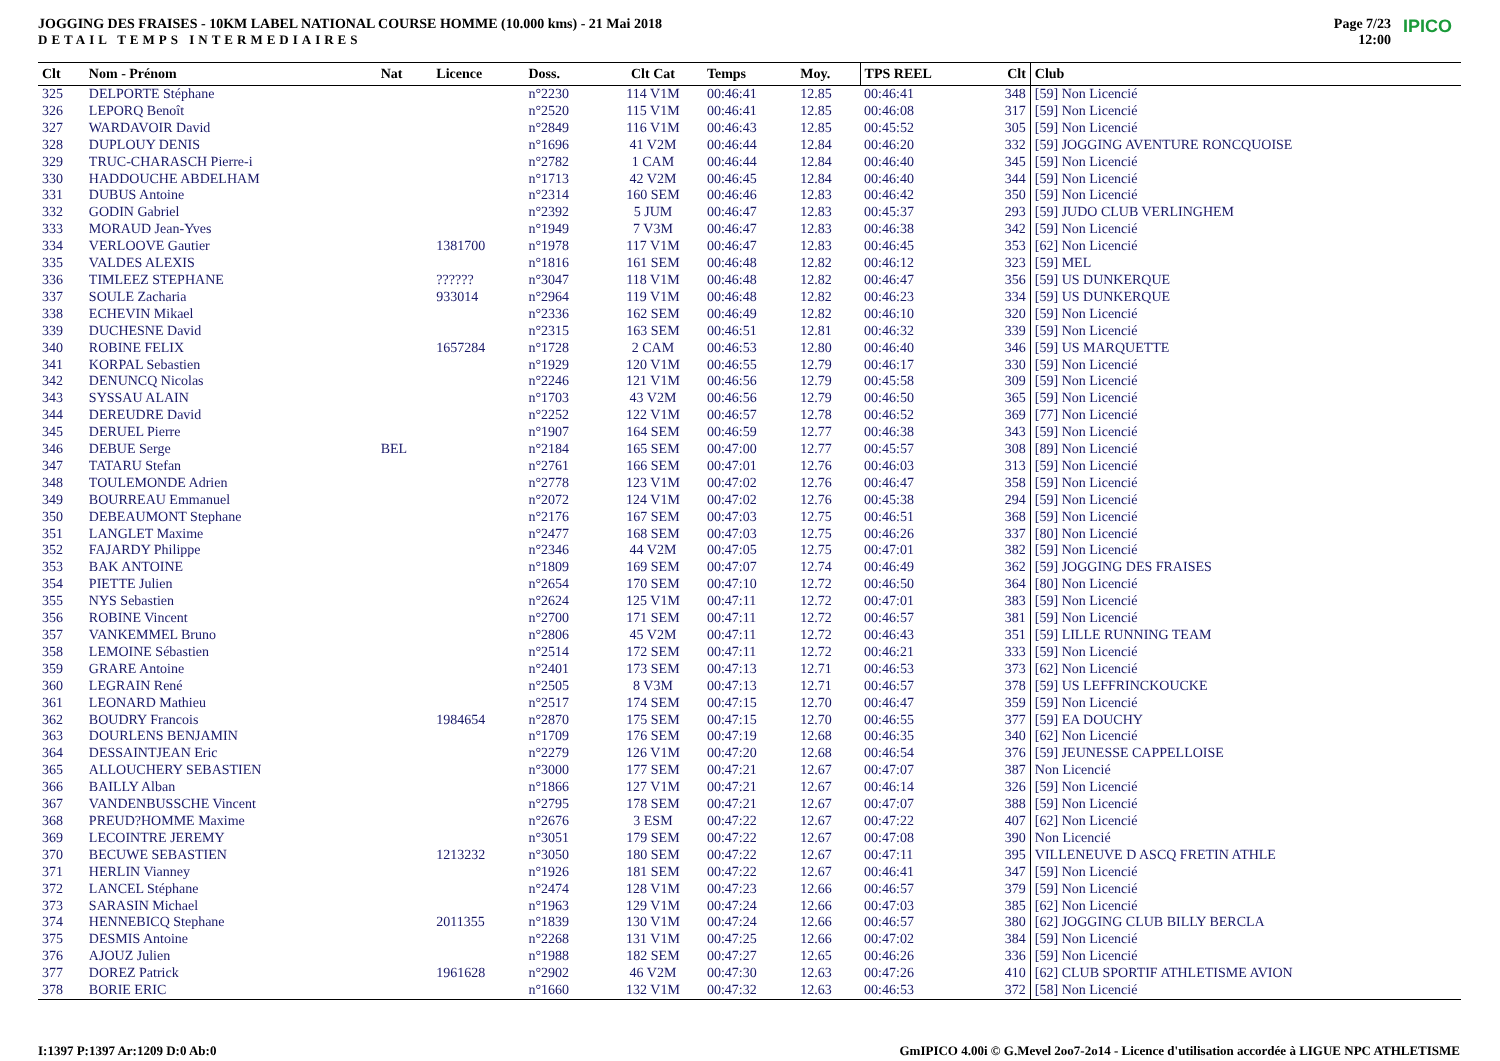JOGGING DES FRAISES - 10KM LABEL NATIONAL COURSE HOMME (10.000 kms) - 21 Mai 2018
DETAIL TEMPS INTERMEDIAIRES
Page 7/23
12:00
IPICO
| Clt | Nom - Prénom | Nat | Licence | Doss. | Clt Cat | Temps | Moy. | TPS REEL | Clt | Club |
| --- | --- | --- | --- | --- | --- | --- | --- | --- | --- | --- |
| 325 | DELPORTE Stéphane | | | n°2230 | 114 V1M | 00:46:41 | 12.85 | 00:46:41 | 348 | [59] Non Licencié |
| 326 | LEPORQ Benoît | | | n°2520 | 115 V1M | 00:46:41 | 12.85 | 00:46:08 | 317 | [59] Non Licencié |
| 327 | WARDAVOIR David | | | n°2849 | 116 V1M | 00:46:43 | 12.85 | 00:45:52 | 305 | [59] Non Licencié |
| 328 | DUPLOUY DENIS | | | n°1696 | 41 V2M | 00:46:44 | 12.84 | 00:46:20 | 332 | [59] JOGGING AVENTURE RONCQUOISE |
| 329 | TRUC-CHARASCH Pierre-i | | | n°2782 | 1 CAM | 00:46:44 | 12.84 | 00:46:40 | 345 | [59] Non Licencié |
| 330 | HADDOUCHE ABDELHAM | | | n°1713 | 42 V2M | 00:46:45 | 12.84 | 00:46:40 | 344 | [59] Non Licencié |
| 331 | DUBUS Antoine | | | n°2314 | 160 SEM | 00:46:46 | 12.83 | 00:46:42 | 350 | [59] Non Licencié |
| 332 | GODIN Gabriel | | | n°2392 | 5 JUM | 00:46:47 | 12.83 | 00:45:37 | 293 | [59] JUDO CLUB VERLINGHEM |
| 333 | MORAUD Jean-Yves | | | n°1949 | 7 V3M | 00:46:47 | 12.83 | 00:46:38 | 342 | [59] Non Licencié |
| 334 | VERLOOVE Gautier | | 1381700 | n°1978 | 117 V1M | 00:46:47 | 12.83 | 00:46:45 | 353 | [62] Non Licencié |
| 335 | VALDES ALEXIS | | | n°1816 | 161 SEM | 00:46:48 | 12.82 | 00:46:12 | 323 | [59] MEL |
| 336 | TIMLEEZ STEPHANE | | ?????? | n°3047 | 118 V1M | 00:46:48 | 12.82 | 00:46:47 | 356 | [59] US DUNKERQUE |
| 337 | SOULE Zacharia | | 933014 | n°2964 | 119 V1M | 00:46:48 | 12.82 | 00:46:23 | 334 | [59] US DUNKERQUE |
| 338 | ECHEVIN Mikael | | | n°2336 | 162 SEM | 00:46:49 | 12.82 | 00:46:10 | 320 | [59] Non Licencié |
| 339 | DUCHESNE David | | | n°2315 | 163 SEM | 00:46:51 | 12.81 | 00:46:32 | 339 | [59] Non Licencié |
| 340 | ROBINE FELIX | | 1657284 | n°1728 | 2 CAM | 00:46:53 | 12.80 | 00:46:40 | 346 | [59] US MARQUETTE |
| 341 | KORPAL Sebastien | | | n°1929 | 120 V1M | 00:46:55 | 12.79 | 00:46:17 | 330 | [59] Non Licencié |
| 342 | DENUNCQ Nicolas | | | n°2246 | 121 V1M | 00:46:56 | 12.79 | 00:45:58 | 309 | [59] Non Licencié |
| 343 | SYSSAU ALAIN | | | n°1703 | 43 V2M | 00:46:56 | 12.79 | 00:46:50 | 365 | [59] Non Licencié |
| 344 | DEREUDRE David | | | n°2252 | 122 V1M | 00:46:57 | 12.78 | 00:46:52 | 369 | [77] Non Licencié |
| 345 | DERUEL Pierre | | | n°1907 | 164 SEM | 00:46:59 | 12.77 | 00:46:38 | 343 | [59] Non Licencié |
| 346 | DEBUE Serge | BEL | | n°2184 | 165 SEM | 00:47:00 | 12.77 | 00:45:57 | 308 | [89] Non Licencié |
| 347 | TATARU Stefan | | | n°2761 | 166 SEM | 00:47:01 | 12.76 | 00:46:03 | 313 | [59] Non Licencié |
| 348 | TOULEMONDE Adrien | | | n°2778 | 123 V1M | 00:47:02 | 12.76 | 00:46:47 | 358 | [59] Non Licencié |
| 349 | BOURREAU Emmanuel | | | n°2072 | 124 V1M | 00:47:02 | 12.76 | 00:45:38 | 294 | [59] Non Licencié |
| 350 | DEBEAUMONT Stephane | | | n°2176 | 167 SEM | 00:47:03 | 12.75 | 00:46:51 | 368 | [59] Non Licencié |
| 351 | LANGLET Maxime | | | n°2477 | 168 SEM | 00:47:03 | 12.75 | 00:46:26 | 337 | [80] Non Licencié |
| 352 | FAJARDY Philippe | | | n°2346 | 44 V2M | 00:47:05 | 12.75 | 00:47:01 | 382 | [59] Non Licencié |
| 353 | BAK ANTOINE | | | n°1809 | 169 SEM | 00:47:07 | 12.74 | 00:46:49 | 362 | [59] JOGGING DES FRAISES |
| 354 | PIETTE Julien | | | n°2654 | 170 SEM | 00:47:10 | 12.72 | 00:46:50 | 364 | [80] Non Licencié |
| 355 | NYS Sebastien | | | n°2624 | 125 V1M | 00:47:11 | 12.72 | 00:47:01 | 383 | [59] Non Licencié |
| 356 | ROBINE Vincent | | | n°2700 | 171 SEM | 00:47:11 | 12.72 | 00:46:57 | 381 | [59] Non Licencié |
| 357 | VANKEMMEL Bruno | | | n°2806 | 45 V2M | 00:47:11 | 12.72 | 00:46:43 | 351 | [59] LILLE RUNNING TEAM |
| 358 | LEMOINE Sébastien | | | n°2514 | 172 SEM | 00:47:11 | 12.72 | 00:46:21 | 333 | [59] Non Licencié |
| 359 | GRARE Antoine | | | n°2401 | 173 SEM | 00:47:13 | 12.71 | 00:46:53 | 373 | [62] Non Licencié |
| 360 | LEGRAIN René | | | n°2505 | 8 V3M | 00:47:13 | 12.71 | 00:46:57 | 378 | [59] US LEFFRINCKOUCKE |
| 361 | LEONARD Mathieu | | | n°2517 | 174 SEM | 00:47:15 | 12.70 | 00:46:47 | 359 | [59] Non Licencié |
| 362 | BOUDRY Francois | | 1984654 | n°2870 | 175 SEM | 00:47:15 | 12.70 | 00:46:55 | 377 | [59] EA DOUCHY |
| 363 | DOURLENS BENJAMIN | | | n°1709 | 176 SEM | 00:47:19 | 12.68 | 00:46:35 | 340 | [62] Non Licencié |
| 364 | DESSAINTJEAN Eric | | | n°2279 | 126 V1M | 00:47:20 | 12.68 | 00:46:54 | 376 | [59] JEUNESSE CAPPELLOISE |
| 365 | ALLOUCHERY SEBASTIEN | | | n°3000 | 177 SEM | 00:47:21 | 12.67 | 00:47:07 | 387 | Non Licencié |
| 366 | BAILLY Alban | | | n°1866 | 127 V1M | 00:47:21 | 12.67 | 00:46:14 | 326 | [59] Non Licencié |
| 367 | VANDENBUSSCHE Vincent | | | n°2795 | 178 SEM | 00:47:21 | 12.67 | 00:47:07 | 388 | [59] Non Licencié |
| 368 | PREUD?HOMME Maxime | | | n°2676 | 3 ESM | 00:47:22 | 12.67 | 00:47:22 | 407 | [62] Non Licencié |
| 369 | LECOINTRE JEREMY | | | n°3051 | 179 SEM | 00:47:22 | 12.67 | 00:47:08 | 390 | Non Licencié |
| 370 | BECUWE SEBASTIEN | | 1213232 | n°3050 | 180 SEM | 00:47:22 | 12.67 | 00:47:11 | 395 | VILLENEUVE D ASCQ FRETIN ATHLE |
| 371 | HERLIN Vianney | | | n°1926 | 181 SEM | 00:47:22 | 12.67 | 00:46:41 | 347 | [59] Non Licencié |
| 372 | LANCEL Stéphane | | | n°2474 | 128 V1M | 00:47:23 | 12.66 | 00:46:57 | 379 | [59] Non Licencié |
| 373 | SARASIN Michael | | | n°1963 | 129 V1M | 00:47:24 | 12.66 | 00:47:03 | 385 | [62] Non Licencié |
| 374 | HENNEBICQ Stephane | | 2011355 | n°1839 | 130 V1M | 00:47:24 | 12.66 | 00:46:57 | 380 | [62] JOGGING CLUB BILLY BERCLA |
| 375 | DESMIS Antoine | | | n°2268 | 131 V1M | 00:47:25 | 12.66 | 00:47:02 | 384 | [59] Non Licencié |
| 376 | AJOUZ Julien | | | n°1988 | 182 SEM | 00:47:27 | 12.65 | 00:46:26 | 336 | [59] Non Licencié |
| 377 | DOREZ Patrick | | 1961628 | n°2902 | 46 V2M | 00:47:30 | 12.63 | 00:47:26 | 410 | [62] CLUB SPORTIF ATHLETISME AVION |
| 378 | BORIE ERIC | | | n°1660 | 132 V1M | 00:47:32 | 12.63 | 00:46:53 | 372 | [58] Non Licencié |
I:1397 P:1397 Ar:1209 D:0 Ab:0 GmIPICO 4.00i © G.Mevel 2oo7-2o14 - Licence d'utilisation accordée à LIGUE NPC ATHLETISME